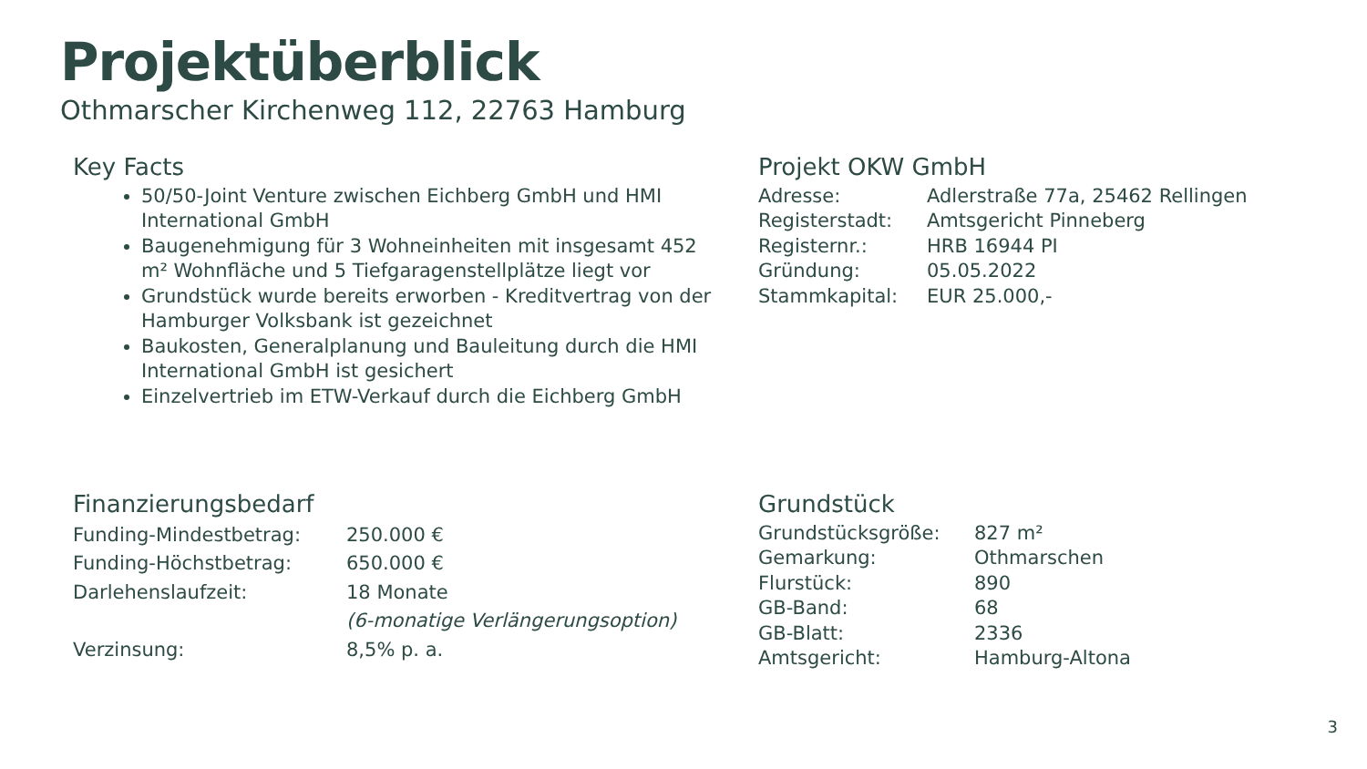Projektüberblick
Othmarscher Kirchenweg 112, 22763 Hamburg
Key Facts
50/50-Joint Venture zwischen Eichberg GmbH und HMI International GmbH
Baugenehmigung für 3 Wohneinheiten mit insgesamt 452 m² Wohnfläche und 5 Tiefgaragenstellplätze liegt vor
Grundstück wurde bereits erworben - Kreditvertrag von der Hamburger Volksbank ist gezeichnet
Baukosten, Generalplanung und Bauleitung durch die HMI International GmbH ist gesichert
Einzelvertrieb im ETW-Verkauf durch die Eichberg GmbH
Projekt OKW GmbH
| Adresse: | Adlerstraße 77a, 25462 Rellingen |
| Registerstadt: | Amtsgericht Pinneberg |
| Registernr.: | HRB 16944 PI |
| Gründung: | 05.05.2022 |
| Stammkapital: | EUR 25.000,- |
Finanzierungsbedarf
| Funding-Mindestbetrag: | 250.000 € |
| Funding-Höchstbetrag: | 650.000 € |
| Darlehenslaufzeit: | 18 Monate |
| | (6-monatige Verlängerungsoption) |
| Verzinsung: | 8,5% p. a. |
Grundstück
| Grundstücksgröße: | 827 m² |
| Gemarkung: | Othmarschen |
| Flurstück: | 890 |
| GB-Band: | 68 |
| GB-Blatt: | 2336 |
| Amtsgericht: | Hamburg-Altona |
3